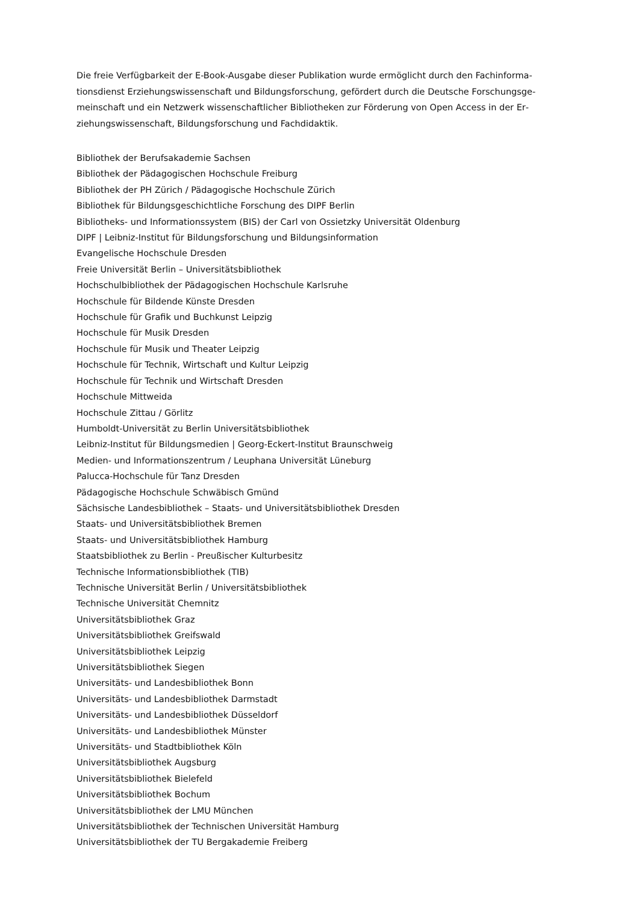Die freie Verfügbarkeit der E-Book-Ausgabe dieser Publikation wurde ermöglicht durch den Fachinforma­tionsdienst Erziehungswissenschaft und Bildungsforschung, gefördert durch die Deutsche Forschungsge­meinschaft und ein Netzwerk wissenschaftlicher Bibliotheken zur Förderung von Open Access in der Er­ziehungswissenschaft, Bildungsforschung und Fachdidaktik.
Bibliothek der Berufsakademie Sachsen
Bibliothek der Pädagogischen Hochschule Freiburg
Bibliothek der PH Zürich / Pädagogische Hochschule Zürich
Bibliothek für Bildungsgeschichtliche Forschung des DIPF Berlin
Bibliotheks- und Informationssystem (BIS) der Carl von Ossietzky Universität Oldenburg
DIPF | Leibniz-Institut für Bildungsforschung und Bildungsinformation
Evangelische Hochschule Dresden
Freie Universität Berlin – Universitätsbibliothek
Hochschulbibliothek der Pädagogischen Hochschule Karlsruhe
Hochschule für Bildende Künste Dresden
Hochschule für Grafik und Buchkunst Leipzig
Hochschule für Musik Dresden
Hochschule für Musik und Theater Leipzig
Hochschule für Technik, Wirtschaft und Kultur Leipzig
Hochschule für Technik und Wirtschaft Dresden
Hochschule Mittweida
Hochschule Zittau / Görlitz
Humboldt-Universität zu Berlin Universitätsbibliothek
Leibniz-Institut für Bildungsmedien | Georg-Eckert-Institut Braunschweig
Medien- und Informationszentrum / Leuphana Universität Lüneburg
Palucca-Hochschule für Tanz Dresden
Pädagogische Hochschule Schwäbisch Gmünd
Sächsische Landesbibliothek – Staats- und Universitätsbibliothek Dresden
Staats- und Universitätsbibliothek Bremen
Staats- und Universitätsbibliothek Hamburg
Staatsbibliothek zu Berlin - Preußischer Kulturbesitz
Technische Informationsbibliothek (TIB)
Technische Universität Berlin / Universitätsbibliothek
Technische Universität Chemnitz
Universitätsbibliothek Graz
Universitätsbibliothek Greifswald
Universitätsbibliothek Leipzig
Universitätsbibliothek Siegen
Universitäts- und Landesbibliothek Bonn
Universitäts- und Landesbibliothek Darmstadt
Universitäts- und Landesbibliothek Düsseldorf
Universitäts- und Landesbibliothek Münster
Universitäts- und Stadtbibliothek Köln
Universitätsbibliothek Augsburg
Universitätsbibliothek Bielefeld
Universitätsbibliothek Bochum
Universitätsbibliothek der LMU München
Universitätsbibliothek der Technischen Universität Hamburg
Universitätsbibliothek der TU Bergakademie Freiberg